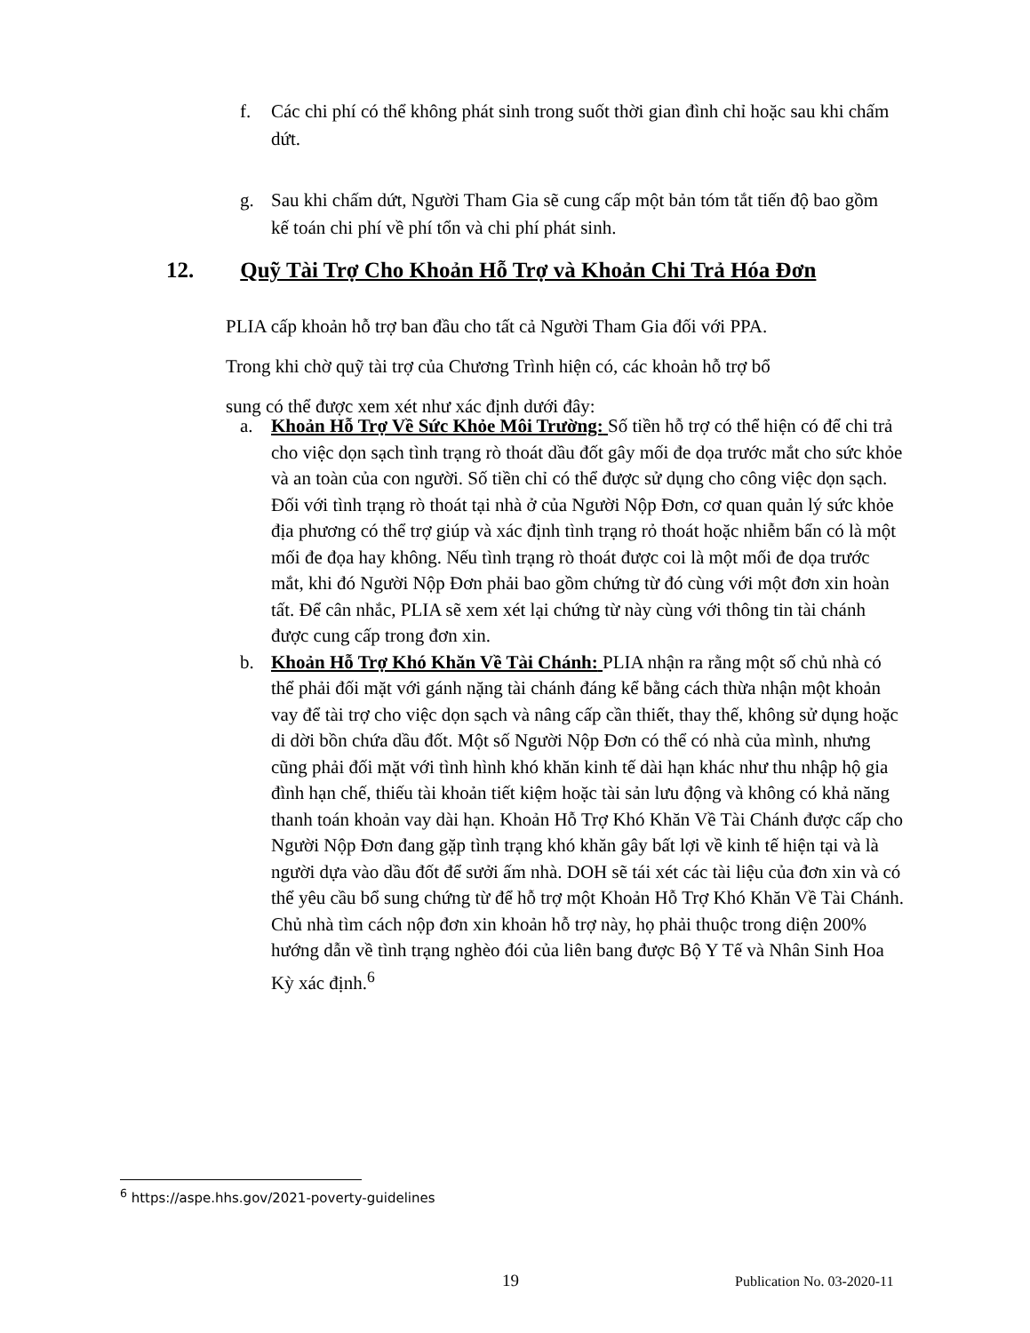f. Các chi phí có thể không phát sinh trong suốt thời gian đình chỉ hoặc sau khi chấm dứt.
g. Sau khi chấm dứt, Người Tham Gia sẽ cung cấp một bản tóm tắt tiến độ bao gồm kế toán chi phí về phí tổn và chi phí phát sinh.
12. Quỹ Tài Trợ Cho Khoản Hỗ Trợ và Khoản Chi Trả Hóa Đơn
PLIA cấp khoản hỗ trợ ban đầu cho tất cả Người Tham Gia đối với PPA.
Trong khi chờ quỹ tài trợ của Chương Trình hiện có, các khoản hỗ trợ bổ
sung có thể được xem xét như xác định dưới đây:
a. Khoản Hỗ Trợ Về Sức Khỏe Môi Trường: Số tiền hỗ trợ có thể hiện có để chi trả cho việc dọn sạch tình trạng rò thoát dầu đốt gây mối đe dọa trước mắt cho sức khỏe và an toàn của con người. Số tiền chỉ có thể được sử dụng cho công việc dọn sạch. Đối với tình trạng rò thoát tại nhà ở của Người Nộp Đơn, cơ quan quản lý sức khỏe địa phương có thể trợ giúp và xác định tình trạng rỏ thoát hoặc nhiễm bẩn có là một mối đe đọa hay không. Nếu tình trạng rò thoát được coi là một mối đe dọa trước mắt, khi đó Người Nộp Đơn phải bao gồm chứng từ đó cùng với một đơn xin hoàn tất. Để cân nhắc, PLIA sẽ xem xét lại chứng từ này cùng với thông tin tài chánh được cung cấp trong đơn xin.
b. Khoản Hỗ Trợ Khó Khăn Về Tài Chánh: PLIA nhận ra rằng một số chủ nhà có thể phải đối mặt với gánh nặng tài chánh đáng kể bằng cách thừa nhận một khoản vay để tài trợ cho việc dọn sạch và nâng cấp cần thiết, thay thế, không sử dụng hoặc di dời bồn chứa dầu đốt. Một số Người Nộp Đơn có thể có nhà của mình, nhưng cũng phải đối mặt với tình hình khó khăn kinh tế dài hạn khác như thu nhập hộ gia đình hạn chế, thiếu tài khoản tiết kiệm hoặc tài sản lưu động và không có khả năng thanh toán khoản vay dài hạn. Khoản Hỗ Trợ Khó Khăn Về Tài Chánh được cấp cho Người Nộp Đơn đang gặp tình trạng khó khăn gây bất lợi về kinh tế hiện tại và là người dựa vào dầu đốt để sưởi ấm nhà. DOH sẽ tái xét các tài liệu của đơn xin và có thể yêu cầu bổ sung chứng từ để hỗ trợ một Khoản Hỗ Trợ Khó Khăn Về Tài Chánh. Chủ nhà tìm cách nộp đơn xin khoản hỗ trợ này, họ phải thuộc trong diện 200% hướng dẫn về tình trạng nghèo đói của liên bang được Bộ Y Tế và Nhân Sinh Hoa Kỳ xác định.<sup>6</sup>
<sup>6</sup> https://aspe.hhs.gov/2021-poverty-guidelines
19 Publication No. 03-2020-11